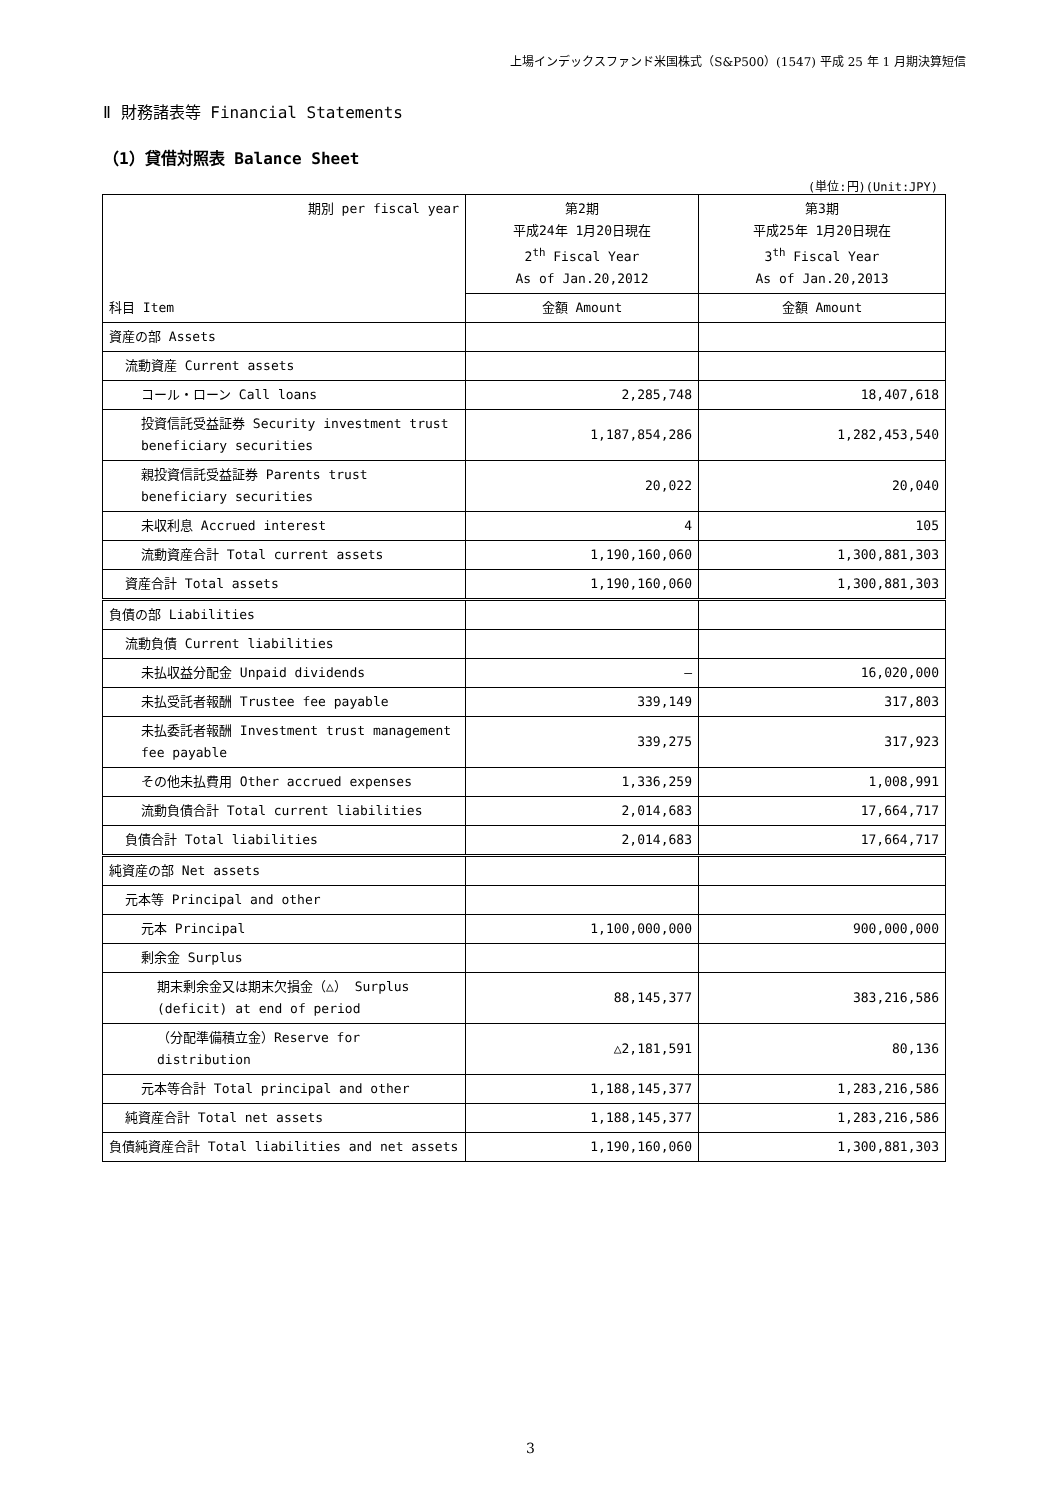上場インデックスファンド米国株式（S&P500）(1547) 平成 25 年 1 月期決算短信
Ⅱ 財務諸表等 Financial Statements
（1）貸借対照表 Balance Sheet
(単位:円)(Unit:JPY)
| 期別 per fiscal year | 第2期 平成24年 1月20日現在 2<sup>th</sup> Fiscal Year As of Jan.20,2012 | 第3期 平成25年 1月20日現在 3<sup>th</sup> Fiscal Year As of Jan.20,2013 |
| 科目 Item | 金額 Amount | 金額 Amount |
| 資産の部 Assets | | |
| 流動資産 Current assets | | |
| コール・ローン Call loans | 2,285,748 | 18,407,618 |
| 投資信託受益証券 Security investment trust beneficiary securities | 1,187,854,286 | 1,282,453,540 |
| 親投資信託受益証券 Parents trust beneficiary securities | 20,022 | 20,040 |
| 未収利息 Accrued interest | 4 | 105 |
| 流動資産合計 Total current assets | 1,190,160,060 | 1,300,881,303 |
| 資産合計 Total assets | 1,190,160,060 | 1,300,881,303 |
| 負債の部 Liabilities | | |
| 流動負債 Current liabilities | | |
| 未払収益分配金 Unpaid dividends | ― | 16,020,000 |
| 未払受託者報酬 Trustee fee payable | 339,149 | 317,803 |
| 未払委託者報酬 Investment trust management fee payable | 339,275 | 317,923 |
| その他未払費用 Other accrued expenses | 1,336,259 | 1,008,991 |
| 流動負債合計 Total current liabilities | 2,014,683 | 17,664,717 |
| 負債合計 Total liabilities | 2,014,683 | 17,664,717 |
| 純資産の部 Net assets | | |
| 元本等 Principal and other | | |
| 元本 Principal | 1,100,000,000 | 900,000,000 |
| 剰余金 Surplus | | |
| 期末剰余金又は期末欠損金（△） Surplus (deficit) at end of period | 88,145,377 | 383,216,586 |
| （分配準備積立金）Reserve for distribution | △2,181,591 | 80,136 |
| 元本等合計 Total principal and other | 1,188,145,377 | 1,283,216,586 |
| 純資産合計 Total net assets | 1,188,145,377 | 1,283,216,586 |
| 負債純資産合計 Total liabilities and net assets | 1,190,160,060 | 1,300,881,303 |
3